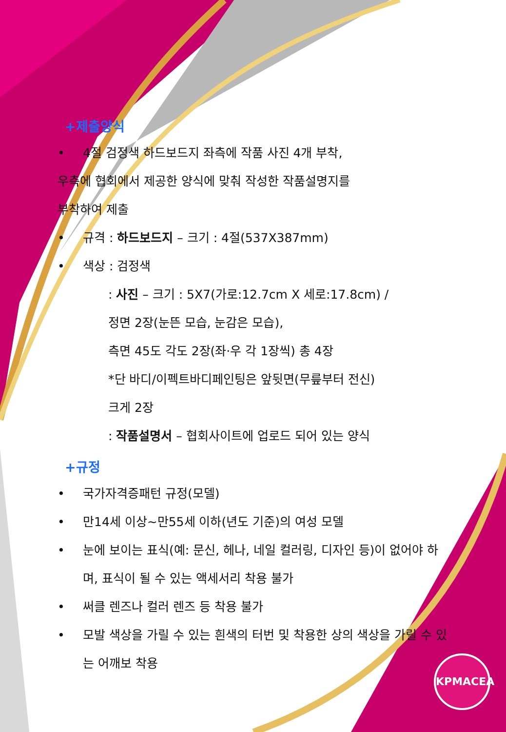+제출양식
• 4절 검정색 하드보드지 좌측에 작품 사진 4개 부착,
우측에 협회에서 제공한 양식에 맞춰 작성한 작품설명지를
부착하여 제출
• 규격 : 하드보드지 – 크기 : 4절(537X387mm)
• 색상 : 검정색
: 사진 – 크기 : 5X7(가로:12.7cm X 세로:17.8cm) /
정면 2장(눈뜬 모습, 눈감은 모습),
측면 45도 각도 2장(좌·우 각 1장씩) 총 4장
*단 바디/이펙트바디페인팅은 앞뒷면(무릎부터 전신)
크게 2장
: 작품설명서 – 협회사이트에 업로드 되어 있는 양식
+규정
• 국가자격증패턴 규정(모델)
• 만14세 이상~만55세 이하(년도 기준)의 여성 모델
• 눈에 보이는 표식(예: 문신, 헤나, 네일 컬러링, 디자인 등)이 없어야 하며, 표식이 될 수 있는 액세서리 착용 불가
• 써클 렌즈나 컬러 렌즈 등 착용 불가
• 모발 색상을 가릴 수 있는 흰색의 터번 및 착용한 상의 색상을 가릴 수 있는 어깨보 착용
KPMACEA